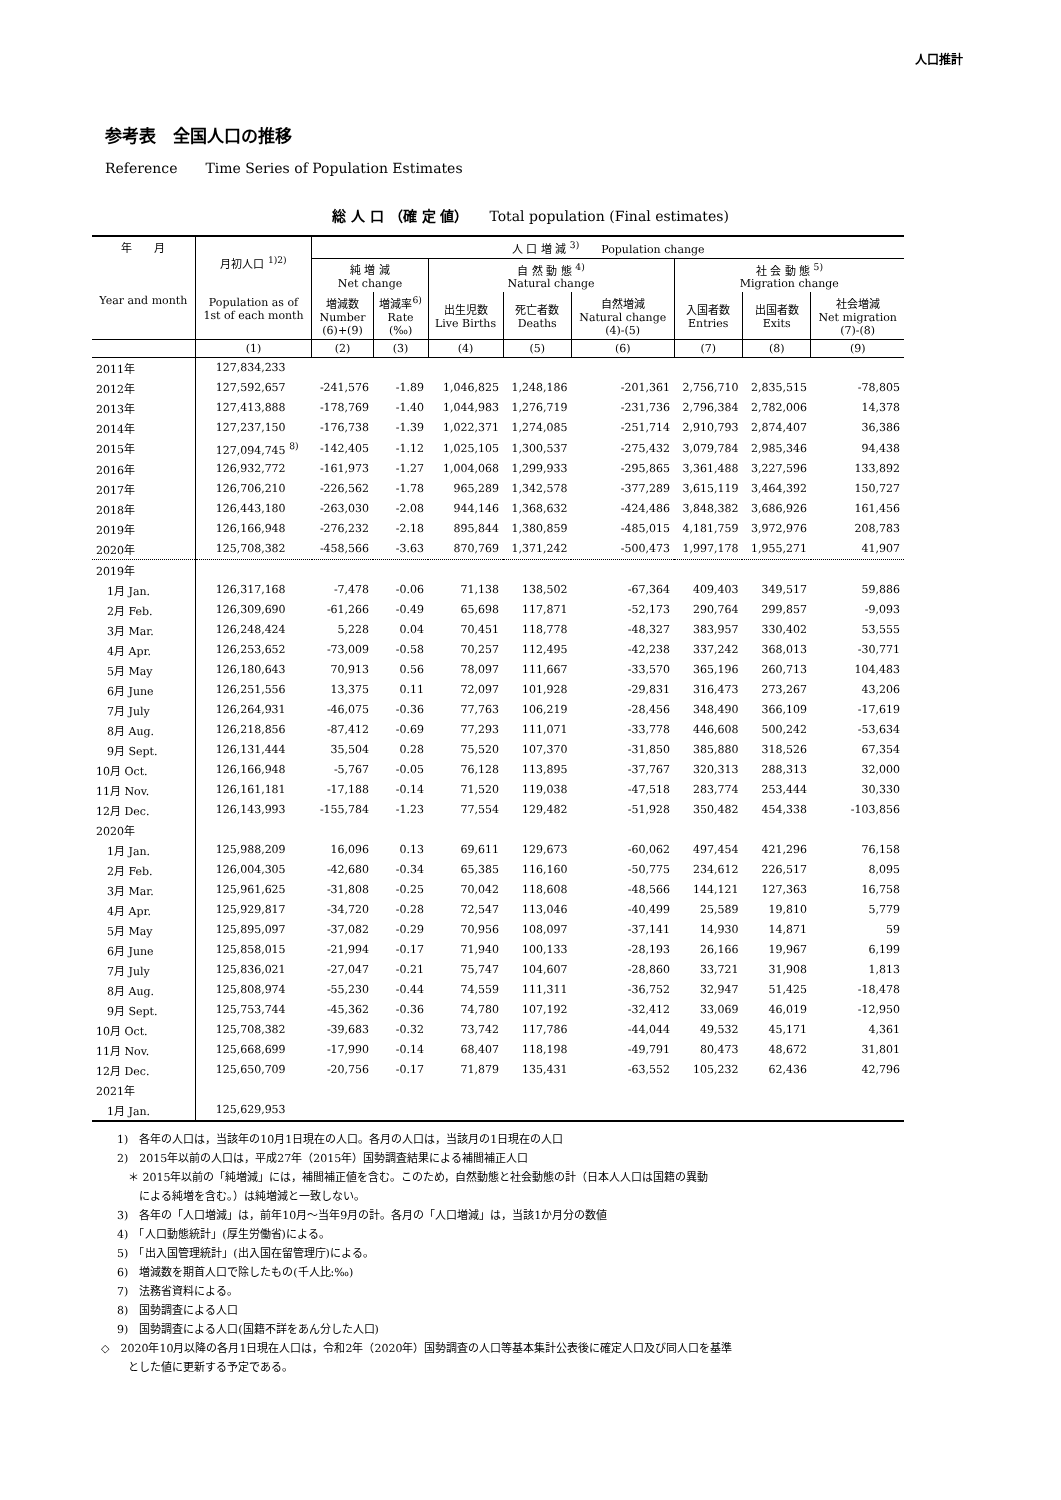人口推計
参考表　全国人口の推移
Reference　　Time Series of Population Estimates
総 人 口 （確 定 値）　　Total population (Final estimates)
| 年 月 Year and month | 月初人口 <sup>1)2)</sup> Population as of 1st of each month | 人 口 増 減 <sup>3)</sup> Population change | | | | | | | |
| --- | --- | --- | --- | --- | --- | --- | --- | --- | --- |
| | | 純 増 減 Net change | | 自 然 動 態 <sup>4)</sup> Natural change | | | 社 会 動 態 <sup>5)</sup> Migration change | | |
| | | 増減数 Number (6)+(9) | 増減率<sup>6)</sup> Rate (‰) | 出生児数 Live Births | 死亡者数 Deaths | 自然増減 Natural change (4)-(5) | 入国者数 Entries | 出国者数 Exits | 社会増減 Net migration (7)-(8) |
| | (1) | (2) | (3) | (4) | (5) | (6) | (7) | (8) | (9) |
| 2011年 | 127,834,233 | | | | | | | | |
| 2012年 | 127,592,657 | -241,576 | -1.89 | 1,046,825 | 1,248,186 | -201,361 | 2,756,710 | 2,835,515 | -78,805 |
| 2013年 | 127,413,888 | -178,769 | -1.40 | 1,044,983 | 1,276,719 | -231,736 | 2,796,384 | 2,782,006 | 14,378 |
| 2014年 | 127,237,150 | -176,738 | -1.39 | 1,022,371 | 1,274,085 | -251,714 | 2,910,793 | 2,874,407 | 36,386 |
| 2015年 | 127,094,745 <sup>8)</sup> | -142,405 | -1.12 | 1,025,105 | 1,300,537 | -275,432 | 3,079,784 | 2,985,346 | 94,438 |
| 2016年 | 126,932,772 | -161,973 | -1.27 | 1,004,068 | 1,299,933 | -295,865 | 3,361,488 | 3,227,596 | 133,892 |
| 2017年 | 126,706,210 | -226,562 | -1.78 | 965,289 | 1,342,578 | -377,289 | 3,615,119 | 3,464,392 | 150,727 |
| 2018年 | 126,443,180 | -263,030 | -2.08 | 944,146 | 1,368,632 | -424,486 | 3,848,382 | 3,686,926 | 161,456 |
| 2019年 | 126,166,948 | -276,232 | -2.18 | 895,844 | 1,380,859 | -485,015 | 4,181,759 | 3,972,976 | 208,783 |
| 2020年 | 125,708,382 | -458,566 | -3.63 | 870,769 | 1,371,242 | -500,473 | 1,997,178 | 1,955,271 | 41,907 |
| 2019年 | | | | | | | | | |
| 1月 Jan. | 126,317,168 | -7,478 | -0.06 | 71,138 | 138,502 | -67,364 | 409,403 | 349,517 | 59,886 |
| 2月 Feb. | 126,309,690 | -61,266 | -0.49 | 65,698 | 117,871 | -52,173 | 290,764 | 299,857 | -9,093 |
| 3月 Mar. | 126,248,424 | 5,228 | 0.04 | 70,451 | 118,778 | -48,327 | 383,957 | 330,402 | 53,555 |
| 4月 Apr. | 126,253,652 | -73,009 | -0.58 | 70,257 | 112,495 | -42,238 | 337,242 | 368,013 | -30,771 |
| 5月 May | 126,180,643 | 70,913 | 0.56 | 78,097 | 111,667 | -33,570 | 365,196 | 260,713 | 104,483 |
| 6月 June | 126,251,556 | 13,375 | 0.11 | 72,097 | 101,928 | -29,831 | 316,473 | 273,267 | 43,206 |
| 7月 July | 126,264,931 | -46,075 | -0.36 | 77,763 | 106,219 | -28,456 | 348,490 | 366,109 | -17,619 |
| 8月 Aug. | 126,218,856 | -87,412 | -0.69 | 77,293 | 111,071 | -33,778 | 446,608 | 500,242 | -53,634 |
| 9月 Sept. | 126,131,444 | 35,504 | 0.28 | 75,520 | 107,370 | -31,850 | 385,880 | 318,526 | 67,354 |
| 10月 Oct. | 126,166,948 | -5,767 | -0.05 | 76,128 | 113,895 | -37,767 | 320,313 | 288,313 | 32,000 |
| 11月 Nov. | 126,161,181 | -17,188 | -0.14 | 71,520 | 119,038 | -47,518 | 283,774 | 253,444 | 30,330 |
| 12月 Dec. | 126,143,993 | -155,784 | -1.23 | 77,554 | 129,482 | -51,928 | 350,482 | 454,338 | -103,856 |
| 2020年 | | | | | | | | | |
| 1月 Jan. | 125,988,209 | 16,096 | 0.13 | 69,611 | 129,673 | -60,062 | 497,454 | 421,296 | 76,158 |
| 2月 Feb. | 126,004,305 | -42,680 | -0.34 | 65,385 | 116,160 | -50,775 | 234,612 | 226,517 | 8,095 |
| 3月 Mar. | 125,961,625 | -31,808 | -0.25 | 70,042 | 118,608 | -48,566 | 144,121 | 127,363 | 16,758 |
| 4月 Apr. | 125,929,817 | -34,720 | -0.28 | 72,547 | 113,046 | -40,499 | 25,589 | 19,810 | 5,779 |
| 5月 May | 125,895,097 | -37,082 | -0.29 | 70,956 | 108,097 | -37,141 | 14,930 | 14,871 | 59 |
| 6月 June | 125,858,015 | -21,994 | -0.17 | 71,940 | 100,133 | -28,193 | 26,166 | 19,967 | 6,199 |
| 7月 July | 125,836,021 | -27,047 | -0.21 | 75,747 | 104,607 | -28,860 | 33,721 | 31,908 | 1,813 |
| 8月 Aug. | 125,808,974 | -55,230 | -0.44 | 74,559 | 111,311 | -36,752 | 32,947 | 51,425 | -18,478 |
| 9月 Sept. | 125,753,744 | -45,362 | -0.36 | 74,780 | 107,192 | -32,412 | 33,069 | 46,019 | -12,950 |
| 10月 Oct. | 125,708,382 | -39,683 | -0.32 | 73,742 | 117,786 | -44,044 | 49,532 | 45,171 | 4,361 |
| 11月 Nov. | 125,668,699 | -17,990 | -0.14 | 68,407 | 118,198 | -49,791 | 80,473 | 48,672 | 31,801 |
| 12月 Dec. | 125,650,709 | -20,756 | -0.17 | 71,879 | 135,431 | -63,552 | 105,232 | 62,436 | 42,796 |
| 2021年 | | | | | | | | | |
| 1月 Jan. | 125,629,953 | | | | | | | | |
1)　各年の人口は，当該年の10月1日現在の人口。各月の人口は，当該月の1日現在の人口
2)　2015年以前の人口は，平成27年（2015年）国勢調査結果による補間補正人口
　＊ 2015年以前の「純増減」には，補間補正値を含む。このため，自然動態と社会動態の計（日本人人口は国籍の異動
　　による純増を含む。）は純増減と一致しない。
3)　各年の「人口増減」は，前年10月～当年9月の計。各月の「人口増減」は，当該1か月分の数値
4)　「人口動態統計」(厚生労働省)による。
5)　「出入国管理統計」(出入国在留管理庁)による。
6)　増減数を期首人口で除したもの(千人比:‰)
7)　法務省資料による。
8)　国勢調査による人口
9)　国勢調査による人口(国籍不詳をあん分した人口)
◇　2020年10月以降の各月1日現在人口は，令和2年（2020年）国勢調査の人口等基本集計公表後に確定人口及び同人口を基準
　とした値に更新する予定である。